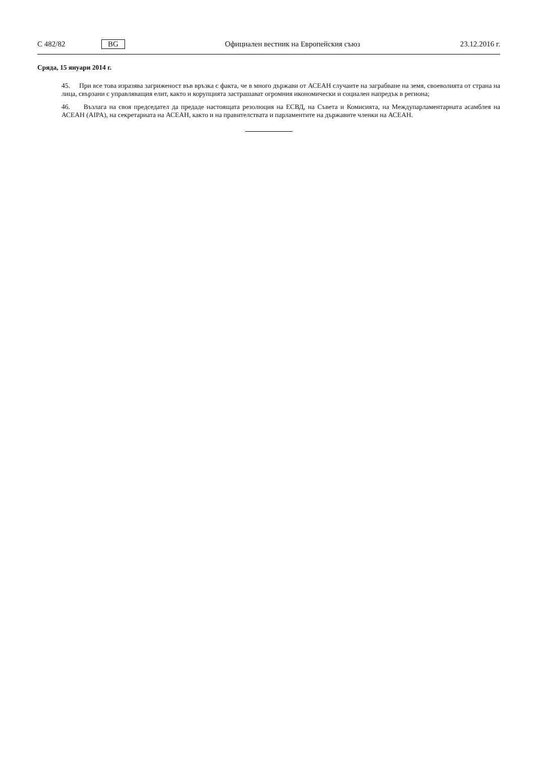C 482/82 BG Официален вестник на Европейския съюз 23.12.2016 г.
Сряда, 15 януари 2014 г.
45. При все това изразява загриженост във връзка с факта, че в много държави от АСЕАН случаите на заграбване на земя, своеволията от страна на лица, свързани с управляващия елит, както и корупцията застрашават огромния икономически и социален напредък в региона;
46. Възлага на своя председател да предаде настоящата резолюция на ЕСВД, на Съвета и Комисията, на Междупарламентарната асамблея на АСЕАН (AIPA), на секретариата на АСЕАН, както и на правителствата и парламентите на държавите членки на АСЕАН.